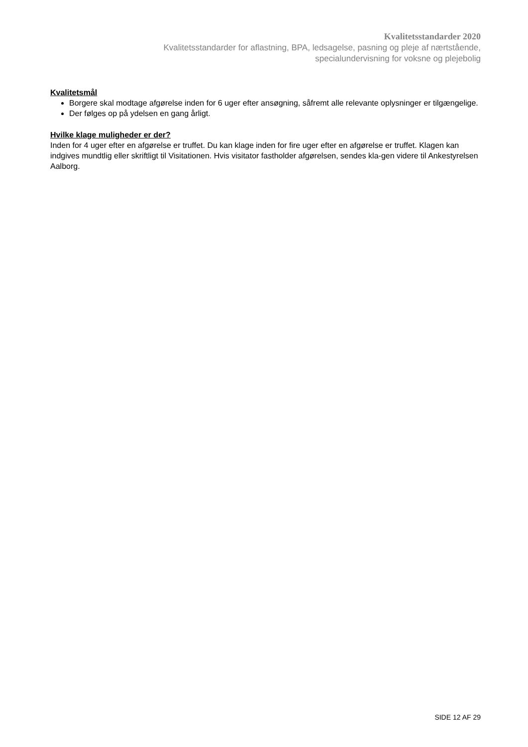Kvalitetsstandarder 2020
Kvalitetsstandarder for aflastning, BPA, ledsagelse, pasning og pleje af nærtstående,
specialundervisning for voksne og plejebolig
Kvalitetsmål
Borgere skal modtage afgørelse inden for 6 uger efter ansøgning, såfremt alle relevante oplysninger er tilgængelige.
Der følges op på ydelsen en gang årligt.
Hvilke klage muligheder er der?
Inden for 4 uger efter en afgørelse er truffet. Du kan klage inden for fire uger efter en afgørelse er truffet. Klagen kan indgives mundtlig eller skriftligt til Visitationen. Hvis visitator fastholder afgørelsen, sendes kla-gen videre til Ankestyrelsen Aalborg.
SIDE 12 AF 29